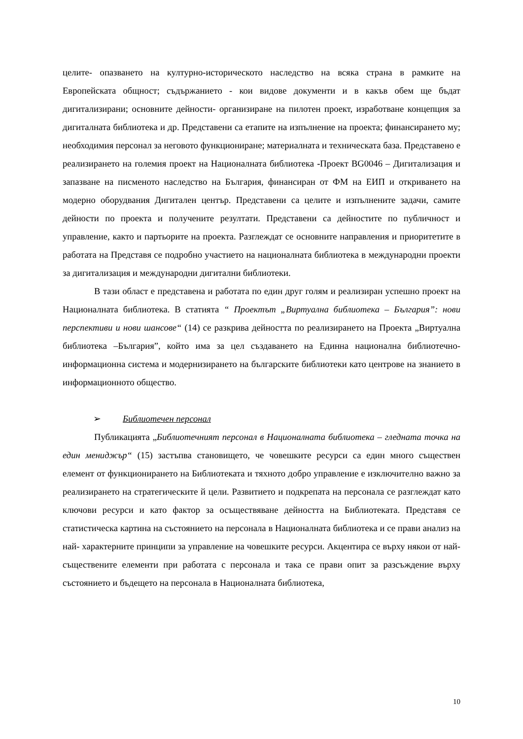целите- опазването на културно-историческото наследство на всяка страна в рамките на Европейската общност; съдържанието - кои видове документи и в какъв обем ще бъдат дигитализирани; основните дейности- организиране на пилотен проект, изработване концепция за дигиталната библиотека и др. Представени са етапите на изпълнение на проекта; финансирането му; необходимия персонал за неговото функциониране; материалната и техническата база. Представено е реализирането на големия проект на Националната библиотека -Проект BG0046 – Дигитализация и запазване на писменото наследство на България, финансиран от ФМ на ЕИП и откриването на модерно оборудвания Дигитален център. Представени са целите и изпълнените задачи, самите дейности по проекта и получените резултати. Представени са дейностите по публичност и управление, както и партьорите на проекта. Разглеждат се основните направления и приоритетите в работата на Представя се подробно участието на националната библиотека в международни проекти за дигитализация и международни дигитални библиотеки.
В тази област е представена и работата по един друг голям и реализиран успешно проект на Националната библиотека. В статията “ Проектът „Виртуална библиотека – България”: нови перспективи и нови шансове“ (14) се разкрива дейността по реализирането на Проекта „Виртуална библиотека –България”, който има за цел създаването на Единна национална библиотечно-информационна система и модернизирането на българските библиотеки като центрове на знанието в информационното общество.
➢ Библиотечен персонал
Публикацията „Библиотечният персонал в Националната библиотека – гледната точка на един мениджър“ (15) застъпва становището, че човешките ресурси са един много съществен елемент от функционирането на Библиотеката и тяхното добро управление е изключително важно за реализирането на стратегическите й цели. Развитието и подкрепата на персонала се разглеждат като ключови ресурси и като фактор за осъществяване дейността на Библиотеката. Представя се статистическа картина на състоянието на персонала в Националната библиотека и се прави анализ на най- характерните принципи за управление на човешките ресурси. Акцентира се върху някои от най-съществените елементи при работата с персонала и така се прави опит за разсъждение върху състоянието и бъдещето на персонала в Националната библиотека,
10